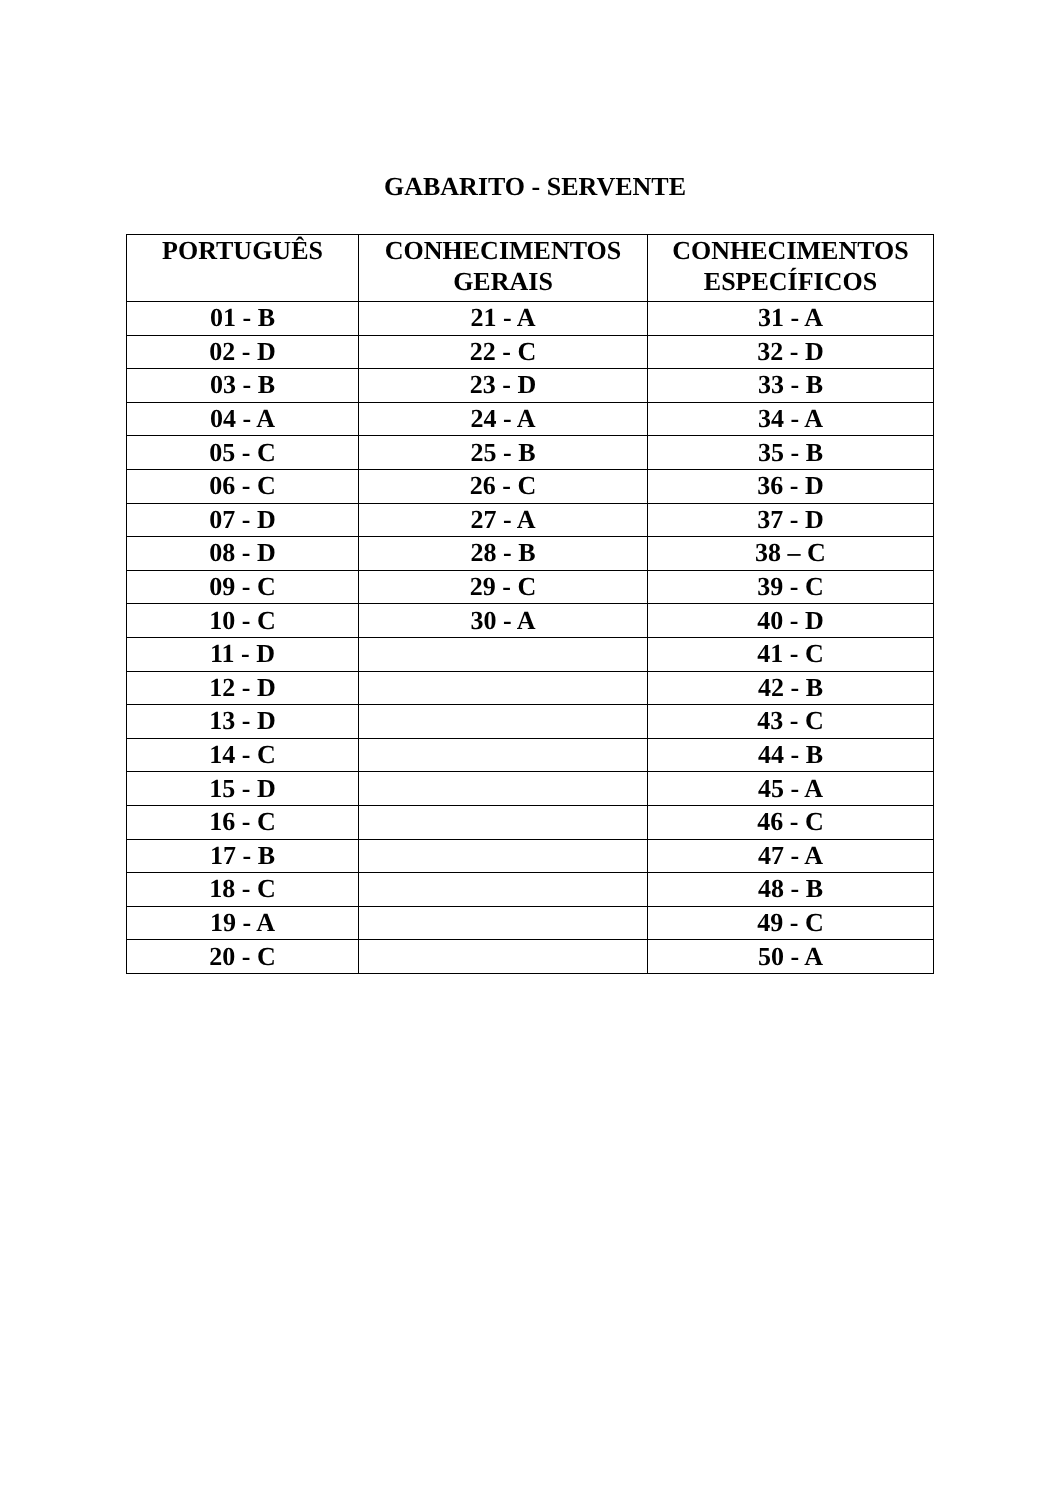GABARITO - SERVENTE
| PORTUGUÊS | CONHECIMENTOS GERAIS | CONHECIMENTOS ESPECÍFICOS |
| --- | --- | --- |
| 01 - B | 21 - A | 31 - A |
| 02 - D | 22 - C | 32 - D |
| 03 - B | 23 - D | 33 - B |
| 04 - A | 24 - A | 34 - A |
| 05 - C | 25 - B | 35 - B |
| 06 - C | 26 - C | 36 - D |
| 07 - D | 27 - A | 37 - D |
| 08 - D | 28 - B | 38 – C |
| 09 - C | 29 - C | 39 - C |
| 10 - C | 30 - A | 40 - D |
| 11 - D | | 41 - C |
| 12 - D | | 42 - B |
| 13 - D | | 43 - C |
| 14 - C | | 44 - B |
| 15 - D | | 45 - A |
| 16 - C | | 46 - C |
| 17 - B | | 47 - A |
| 18 - C | | 48 - B |
| 19 - A | | 49 - C |
| 20 - C | | 50 - A |